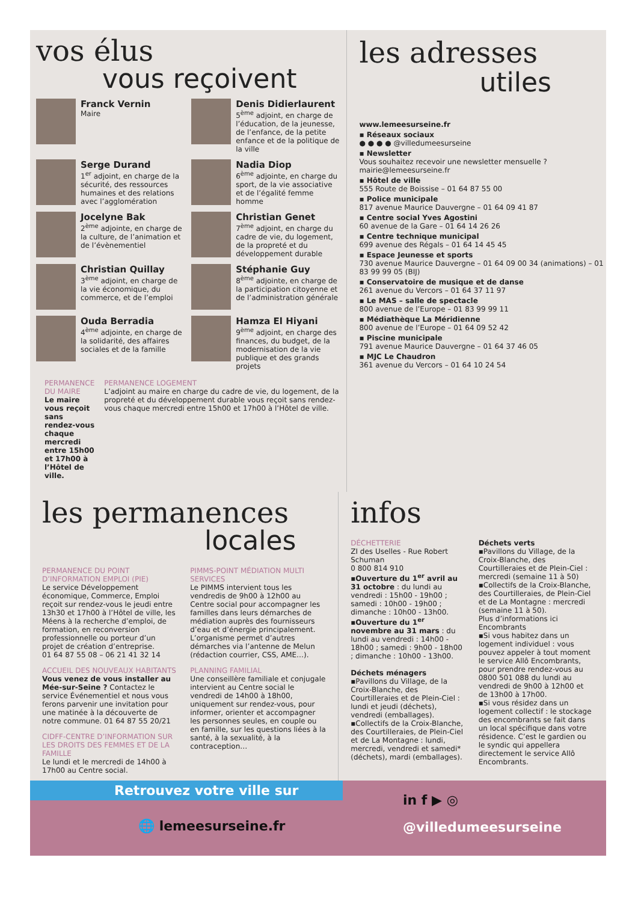vos élus
vous reçoivent
Franck Vernin
Maire
Denis Didierlaurent
5<sup>ème</sup> adjoint, en charge de l’éducation, de la jeunesse, de l’enfance, de la petite enfance et de la politique de la ville
Serge Durand
1<sup>er</sup> adjoint, en charge de la sécurité, des ressources humaines et des relations avec l’agglomération
Nadia Diop
6<sup>ème</sup> adjointe, en charge du sport, de la vie associative et de l’égalité femme homme
Jocelyne Bak
2<sup>ème</sup> adjointe, en charge de la culture, de l’animation et de l’évènementiel
Christian Genet
7<sup>ème</sup> adjoint, en charge du cadre de vie, du logement, de la propreté et du développement durable
Christian Quillay
3<sup>ème</sup> adjoint, en charge de la vie économique, du commerce, et de l’emploi
Stéphanie Guy
8<sup>ème</sup> adjointe, en charge de la participation citoyenne et de l’administration générale
Ouda Berradia
4<sup>ème</sup> adjointe, en charge de la solidarité, des affaires sociales et de la famille
Hamza El Hiyani
9<sup>ème</sup> adjoint, en charge des finances, du budget, de la modernisation de la vie publique et des grands projets
PERMANENCE DU MAIRE
Le maire vous reçoit sans rendez-vous chaque mercredi entre 15h00 et 17h00 à l’Hôtel de ville.
PERMANENCE LOGEMENT
L’adjoint au maire en charge du cadre de vie, du logement, de la propreté et du développement durable vous reçoit sans rendez-vous chaque mercredi entre 15h00 et 17h00 à l’Hôtel de ville.
les adresses
utiles
www.lemeesurseine.fr
▪ Réseaux sociaux
● ● ● ● @villedumeesurseine
▪ Newsletter
Vous souhaitez recevoir une newsletter mensuelle ? mairie@lemeesurseine.fr
▪ Hôtel de ville
555 Route de Boissise – 01 64 87 55 00
▪ Police municipale
817 avenue Maurice Dauvergne – 01 64 09 41 87
▪ Centre social Yves Agostini
60 avenue de la Gare – 01 64 14 26 26
▪ Centre technique municipal
699 avenue des Régals – 01 64 14 45 45
▪ Espace Jeunesse et sports
730 avenue Maurice Dauvergne – 01 64 09 00 34 (animations) – 01 83 99 99 05 (BIJ)
▪ Conservatoire de musique et de danse
261 avenue du Vercors – 01 64 37 11 97
▪ Le MAS – salle de spectacle
800 avenue de l’Europe – 01 83 99 99 11
▪ Médiathèque La Méridienne
800 avenue de l’Europe – 01 64 09 52 42
▪ Piscine municipale
791 avenue Maurice Dauvergne – 01 64 37 46 05
▪ MJC Le Chaudron
361 avenue du Vercors – 01 64 10 24 54
les permanences
locales
PERMANENCE DU POINT D’INFORMATION EMPLOI (PIE)
Le service Développement économique, Commerce, Emploi reçoit sur rendez-vous le jeudi entre 13h30 et 17h00 à l’Hôtel de ville, les Méens à la recherche d’emploi, de formation, en reconversion professionnelle ou porteur d’un projet de création d’entreprise.
01 64 87 55 08 – 06 21 41 32 14
ACCUEIL DES NOUVEAUX HABITANTS
Vous venez de vous installer au Mée-sur-Seine ? Contactez le service Événementiel et nous vous ferons parvenir une invitation pour une matinée à la découverte de notre commune. 01 64 87 55 20/21
CIDFF-CENTRE D’INFORMATION SUR LES DROITS DES FEMMES ET DE LA FAMILLE
Le lundi et le mercredi de 14h00 à 17h00 au Centre social.
PIMMS-POINT MÉDIATION MULTI SERVICES
Le PIMMS intervient tous les vendredis de 9h00 à 12h00 au Centre social pour accompagner les familles dans leurs démarches de médiation auprès des fournisseurs d’eau et d’énergie principalement. L’organisme permet d’autres démarches via l’antenne de Melun (rédaction courrier, CSS, AME…).
PLANNING FAMILIAL
Une conseillère familiale et conjugale intervient au Centre social le vendredi de 14h00 à 18h00, uniquement sur rendez-vous, pour informer, orienter et accompagner les personnes seules, en couple ou en famille, sur les questions liées à la santé, à la sexualité, à la contraception…
infos
DÉCHETTERIE
ZI des Uselles - Rue Robert Schuman
0 800 814 910
▪Ouverture du 1<sup>er</sup> avril au 31 octobre : du lundi au vendredi : 15h00 - 19h00 ; samedi : 10h00 - 19h00 ; dimanche : 10h00 - 13h00.
▪Ouverture du 1<sup>er</sup> novembre au 31 mars : du lundi au vendredi : 14h00 - 18h00 ; samedi : 9h00 - 18h00 ; dimanche : 10h00 - 13h00.
Déchets ménagers
▪Pavillons du Village, de la Croix-Blanche, des Courtilleraies et de Plein-Ciel : lundi et jeudi (déchets), vendredi (emballages).
▪Collectifs de la Croix-Blanche, des Courtilleraies, de Plein-Ciel et de La Montagne : lundi, mercredi, vendredi et samedi* (déchets), mardi (emballages).
Déchets verts
▪Pavillons du Village, de la Croix-Blanche, des Courtilleraies et de Plein-Ciel : mercredi (semaine 11 à 50)
▪Collectifs de la Croix-Blanche, des Courtilleraies, de Plein-Ciel et de La Montagne : mercredi (semaine 11 à 50).
Plus d’informations ici Encombrants
▪Si vous habitez dans un logement individuel : vous pouvez appeler à tout moment le service Allô Encombrants, pour prendre rendez-vous au 0800 501 088 du lundi au vendredi de 9h00 à 12h00 et de 13h00 à 17h00.
▪Si vous résidez dans un logement collectif : le stockage des encombrants se fait dans un local spécifique dans votre résidence. C’est le gardien ou le syndic qui appellera directement le service Allô Encombrants.
Retrouvez votre ville sur
🌐 lemeesurseine.fr
in f ▶ ◎
@villedumeesurseine